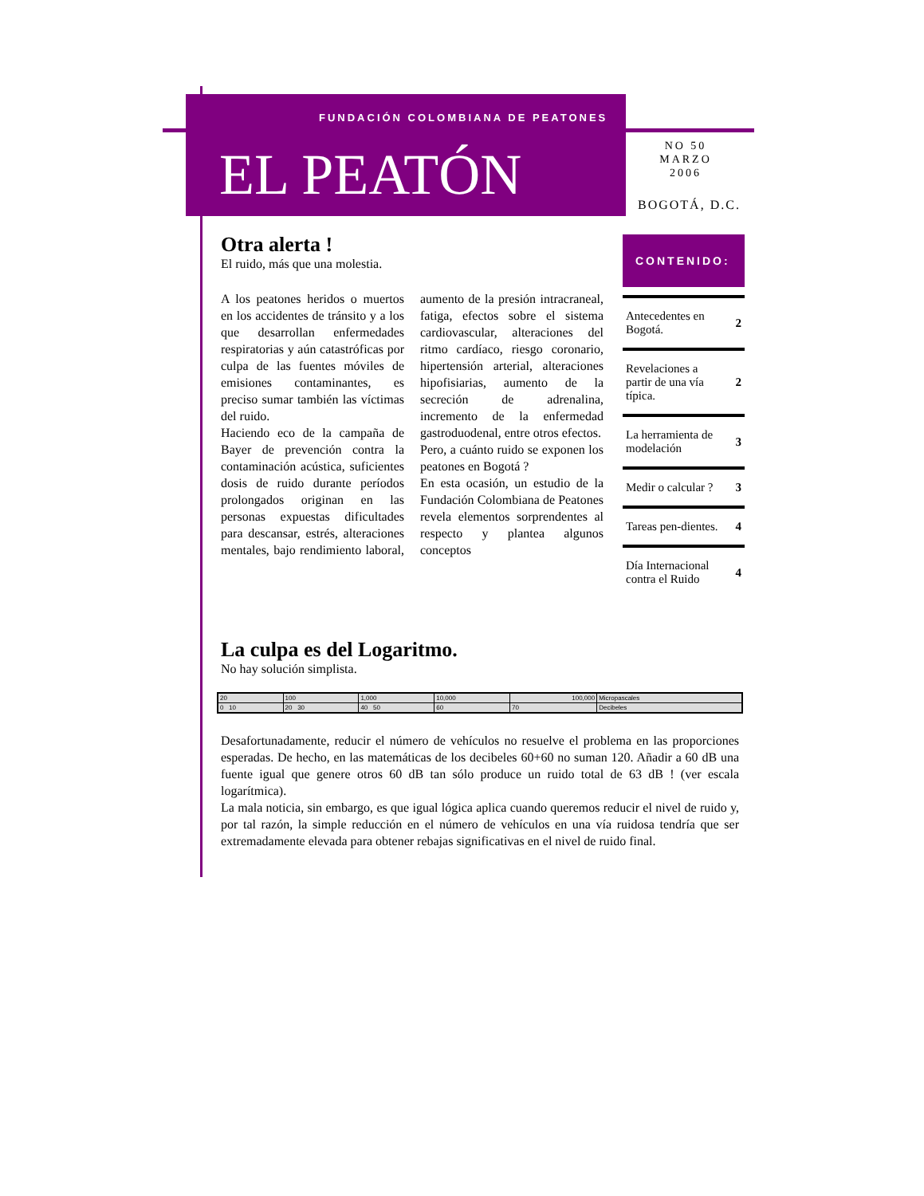FUNDACIÓN COLOMBIANA DE PEATONES
EL PEATÓN
NO 50
MARZO
2006
BOGOTÁ, D.C.
Otra alerta !
El ruido, más que una molestia.
A los peatones heridos o muertos en los accidentes de tránsito y a los que desarrollan enfermedades respiratorias y aún catastróficas por culpa de las fuentes móviles de emisiones contaminantes, es preciso sumar también las víctimas del ruido.
Haciendo eco de la campaña de Bayer de prevención contra la contaminación acústica, suficientes dosis de ruido durante períodos prolongados originan en las personas expuestas dificultades para descansar, estrés, alteraciones mentales, bajo rendimiento laboral, aumento de la presión intracraneal, fatiga, efectos sobre el sistema cardiovascular, alteraciones del ritmo cardíaco, riesgo coronario, hipertensión arterial, alteraciones hipofisiarias, aumento de la secreción de adrenalina, incremento de la enfermedad gastroduodenal, entre otros efectos.
Pero, a cuánto ruido se exponen los peatones en Bogotá ?
En esta ocasión, un estudio de la Fundación Colombiana de Peatones revela elementos sorprendentes al respecto y plantea algunos conceptos
CONTENIDO:
| Antecedentes en Bogotá. | 2 |
| Revelaciones a partir de una vía típica. | 2 |
| La herramienta de modelación | 3 |
| Medir o calcular ? | 3 |
| Tareas pen-dientes. | 4 |
| Día Internacional contra el Ruido | 4 |
La culpa es del Logaritmo.
No hay solución simplista.
| 20 | 100 | 1,000 | 10,000 | 100,000 | Micropascales |
| 0 10 | 20 30 | 40 50 | 60 | 70 | Decibeles |
Desafortunadamente, reducir el número de vehículos no resuelve el problema en las proporciones esperadas. De hecho, en las matemáticas de los decibeles 60+60 no suman 120. Añadir a 60 dB una fuente igual que genere otros 60 dB tan sólo produce un ruido total de 63 dB ! (ver escala logarítmica).
La mala noticia, sin embargo, es que igual lógica aplica cuando queremos reducir el nivel de ruido y, por tal razón, la simple reducción en el número de vehículos en una vía ruidosa tendría que ser extremadamente elevada para obtener rebajas significativas en el nivel de ruido final.